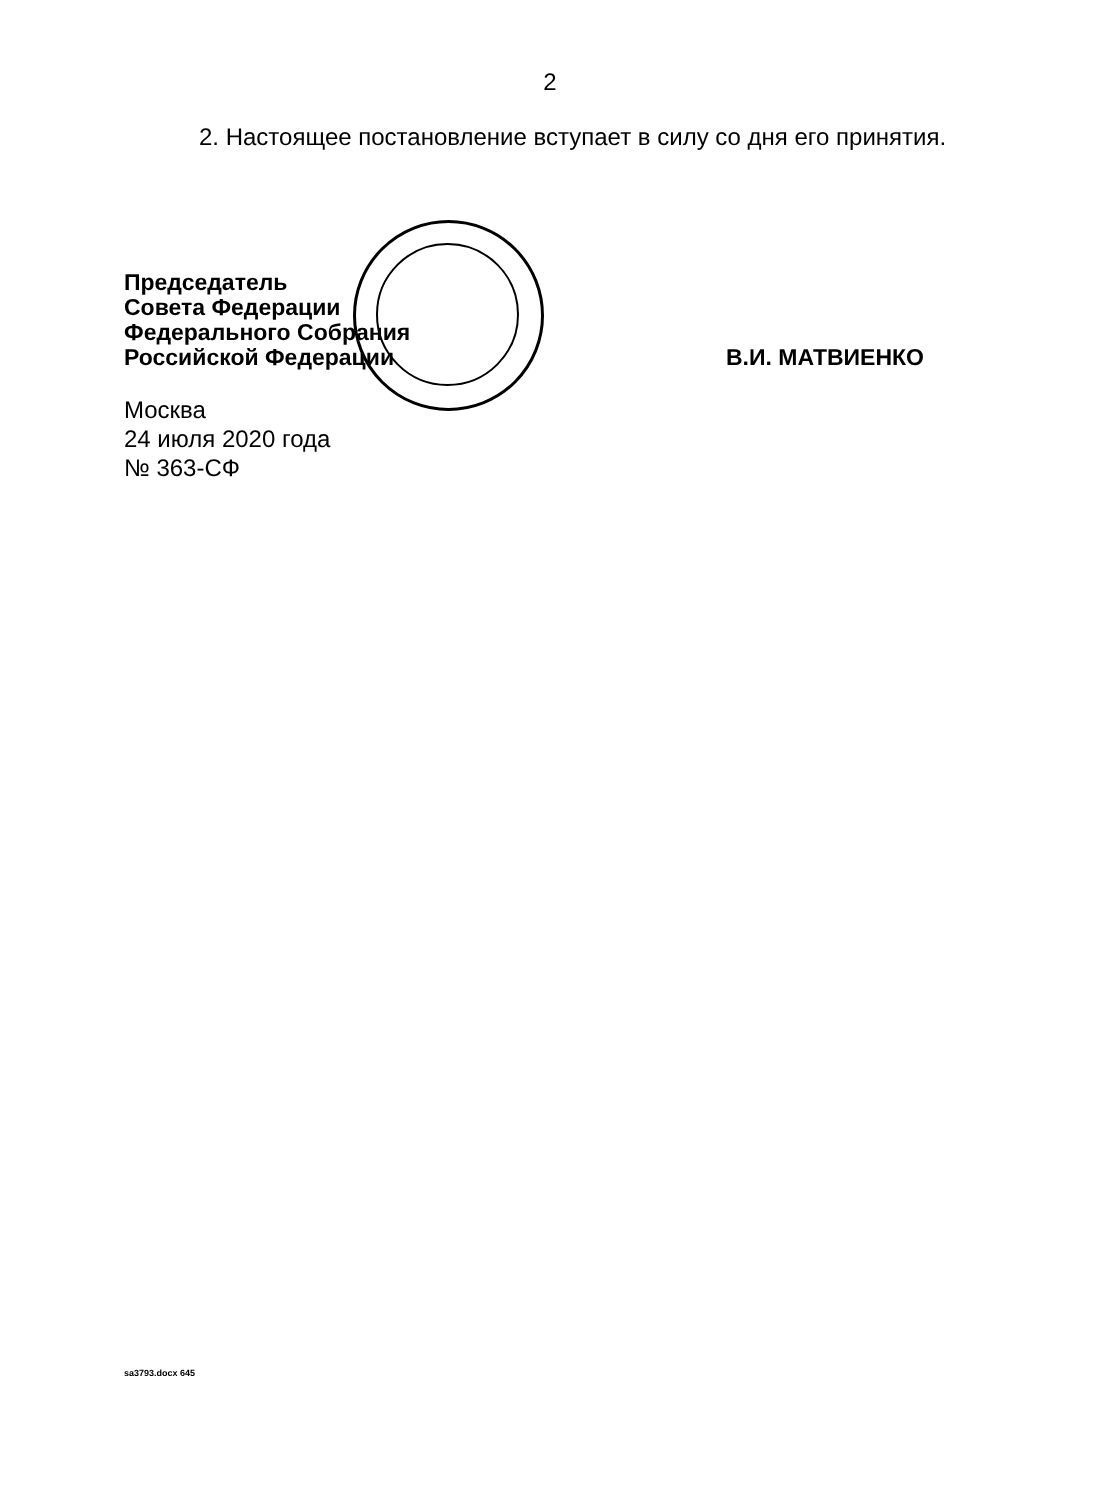2
2. Настоящее постановление вступает в силу со дня его принятия.
Председатель
Совета Федерации
Федерального Собрания
Российской Федерации
В.И. МАТВИЕНКО
Москва
24 июля 2020 года
№ 363-СФ
sa3793.docx 645